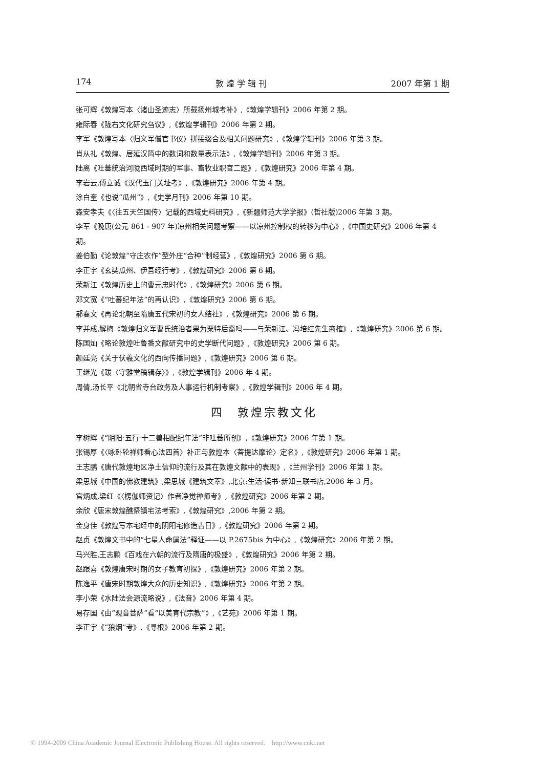174 敦 煌 学 辑 刊 2007 年第 1 期
张可辉《敦煌写本〈诸山圣迹志〉所载扬州城考补》,《敦煌学辑刊》2006 年第 2 期。
雍际春《陇右文化研究刍议》,《敦煌学辑刊》2006 年第 2 期。
李军《敦煌写本〈归义军僧官书仪〉拼接缀合及相关问题研究》,《敦煌学辑刊》2006 年第 3 期。
肖从礼《敦煌、居延汉简中的数词和数量表示法》,《敦煌学辑刊》2006 年第 3 期。
陆离《吐蕃统治河陇西域时期的军事、畜牧业职官二题》,《敦煌研究》2006 年第 4 期。
李岩云,傅立诚《汉代玉门关址考》,《敦煌研究》2006 年第 4 期。
涂白奎《也说“瓜州”》,《史学月刊》2006 年第 10 期。
森安孝夫《〈往五天竺国传〉记载的西域史料研究》,《新疆师范大学学报》(哲社版)2006 年第 3 期。
李军《晚唐(公元 861 - 907 年)凉州相关问题考察——以凉州控制权的转移为中心》,《中国史研究》2006 年第 4 期。
姜伯勤《论敦煌“守庄农作”型外庄“合种”制经营》,《敦煌研究》2006 第 6 期。
李正宇《玄奘瓜州、伊吾经行考》,《敦煌研究》2006 第 6 期。
荣新江《敦煌历史上的曹元忠时代》,《敦煌研究》2006 第 6 期。
邓文宽《“吐蕃纪年法”的再认识》,《敦煌研究》2006 第 6 期。
郝春文《再论北朝至隋唐五代宋初的女人结社》,《敦煌研究》2006 第 6 期。
李并成,解梅《敦煌归义军曹氏统治者果为粟特后裔吗——与荣新江、冯培红先生商榷》,《敦煌研究》2006 第 6 期。
陈国灿《略论敦煌吐鲁番文献研究中的史学断代问题》,《敦煌研究》2006 第 6 期。
颜廷亮《关于伏羲文化的西向传播问题》,《敦煌研究》2006 第 6 期。
王继光《跋〈守雅堂稿辑存〉》,《敦煌学辑刊》2006 年 4 期。
周倩,汤长平《北朝省寺台政务及人事运行机制考察》,《敦煌学辑刊》2006 年 4 期。
四　敦煌宗教文化
李树辉《“阴阳·五行·十二兽相配纪年法”非吐蕃所创》,《敦煌研究》2006 年第 1 期。
张锡厚《〈咏卧轮禅师看心法四首〉补正与敦煌本〈菩提达摩论〉定名》,《敦煌研究》2006 年第 1 期。
王志鹏《唐代敦煌地区净土信仰的流行及其在敦煌文献中的表现》,《兰州学刊》2006 年第 1 期。
梁思城《中国的佛教建筑》,梁思城《建筑文萃》,北京:生活·读书·新知三联书店,2006 年 3 月。
宫炳成,梁红《〈楞伽师资记〉作者净觉禅师考》,《敦煌研究》2006 年第 2 期。
余欣《唐宋敦煌醮祭镇宅法考索》,《敦煌研究》,2006 年第 2 期。
金身佳《敦煌写本宅经中的阴阳宅修造吉日》,《敦煌研究》2006 年第 2 期。
赵贞《敦煌文书中的“七星人命属法”释证——以 P.2675bis 为中心》,《敦煌研究》2006 年第 2 期。
马兴胜,王志鹏《百戏在六朝的流行及隋唐的极盛》,《敦煌研究》2006 年第 2 期。
赵跟喜《敦煌唐宋时期的女子教育初探》,《敦煌研究》2006 年第 2 期。
陈逸平《唐宋时期敦煌大众的历史知识》,《敦煌研究》2006 年第 2 期。
李小荣《水陆法会源流略说》,《法音》2006 年第 4 期。
易存国《由“观音菩萨”看“以美育代宗教”》,《艺苑》2006 年第 1 期。
李正宇《“狼烟”考》,《寻根》2006 年第 2 期。
© 1994-2009 China Academic Journal Electronic Publishing House. All rights reserved.　http://www.cnki.net